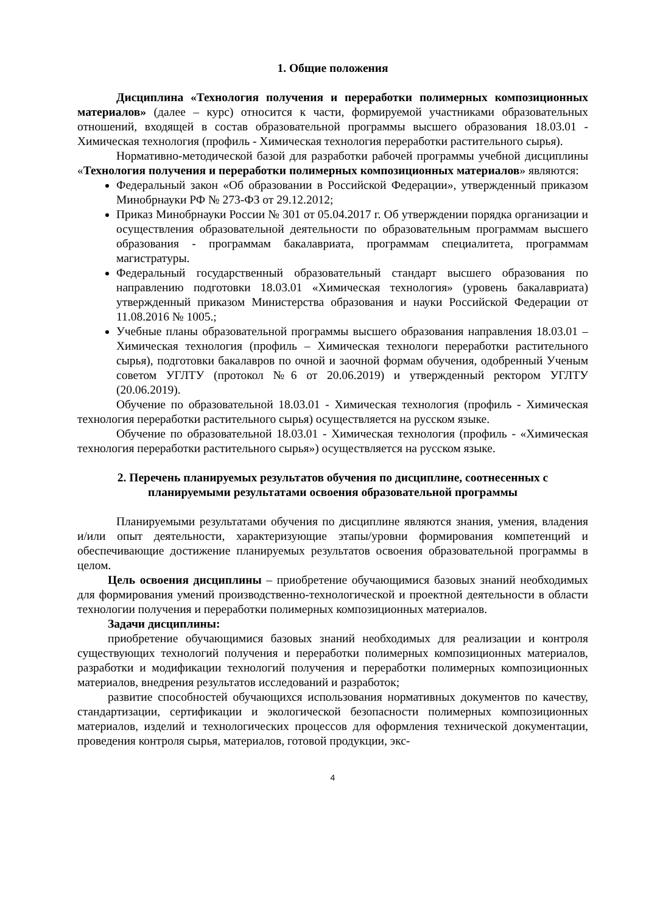1. Общие положения
Дисциплина «Технология получения и переработки полимерных композиционных материалов» (далее – курс) относится к части, формируемой участниками образовательных отношений, входящей в состав образовательной программы высшего образования 18.03.01 - Химическая технология (профиль - Химическая технология переработки растительного сырья).
Нормативно-методической базой для разработки рабочей программы учебной дисциплины «Технология получения и переработки полимерных композиционных материалов» являются:
Федеральный закон «Об образовании в Российской Федерации», утвержденный приказом Минобрнауки РФ № 273-ФЗ от 29.12.2012;
Приказ Минобрнауки России № 301 от 05.04.2017 г. Об утверждении порядка организации и осуществления образовательной деятельности по образовательным программам высшего образования - программам бакалавриата, программам специалитета, программам магистратуры.
Федеральный государственный образовательный стандарт высшего образования по направлению подготовки 18.03.01 «Химическая технология» (уровень бакалавриата) утвержденный приказом Министерства образования и науки Российской Федерации от 11.08.2016 № 1005.;
Учебные планы образовательной программы высшего образования направления 18.03.01 – Химическая технология (профиль – Химическая технологи переработки растительного сырья), подготовки бакалавров по очной и заочной формам обучения, одобренный Ученым советом УГЛТУ (протокол №6 от 20.06.2019) и утвержденный ректором УГЛТУ (20.06.2019).
Обучение по образовательной 18.03.01 - Химическая технология (профиль - Химическая технология переработки растительного сырья) осуществляется на русском языке.
Обучение по образовательной 18.03.01 - Химическая технология (профиль - «Химическая технология переработки растительного сырья») осуществляется на русском языке.
2. Перечень планируемых результатов обучения по дисциплине, соотнесенных с планируемыми результатами освоения образовательной программы
Планируемыми результатами обучения по дисциплине являются знания, умения, владения и/или опыт деятельности, характеризующие этапы/уровни формирования компетенций и обеспечивающие достижение планируемых результатов освоения образовательной программы в целом.
Цель освоения дисциплины – приобретение обучающимися базовых знаний необходимых для формирования умений производственно-технологической и проектной деятельности в области технологии получения и переработки полимерных композиционных материалов.
Задачи дисциплины:
приобретение обучающимися базовых знаний необходимых для реализации и контроля существующих технологий получения и переработки полимерных композиционных материалов, разработки и модификации технологий получения и переработки полимерных композиционных материалов, внедрения результатов исследований и разработок;
развитие способностей обучающихся использования нормативных документов по качеству, стандартизации, сертификации и экологической безопасности полимерных композиционных материалов, изделий и технологических процессов для оформления технической документации, проведения контроля сырья, материалов, готовой продукции, экс-
4